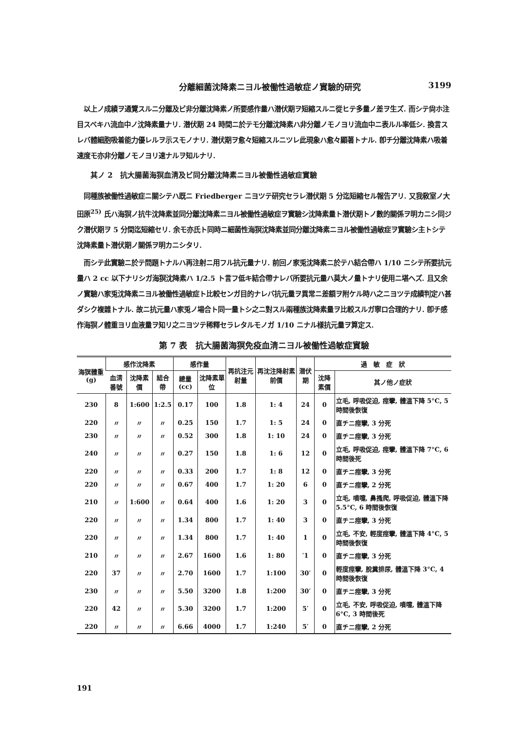分離細菌沈降素ニヨル被働性過敏症ノ實驗的研究 3199
以上ノ成績ヲ通覽スルニ分離及ビ非分離沈降素ノ所要感作量ハ潜伏期ヲ短縮スルニ從ヒテ多量ノ差ヲ生ズ. 而シテ尙ホ注目スベキハ流血中ノ沈降素量ナリ. 潜伏期 24 時間ニ於テモ分離沈降素ハ非分離ノモノヨリ流血中ニ表ルル率低シ. 換言スレバ體細胞吸着能力優レルヲ示スモノナリ. 潜伏期ヲ愈々短縮スルニツレ此現象ハ愈々顯著トナル. 卽チ分離沈降素ハ吸着速度モ亦非分離ノモノヨリ速ナルヲ知ルナリ.
其ノ 2　抗大腸菌海猽血淸及ビ同分離沈降素ニヨル被働性過敏症實驗
同種族被働性過敏症ニ關シテハ既ニ Friedberger ニヨツテ研究セラレ潜伏期 5 分迄短縮セル報告アリ. 又我敎室ノ大田原<sup>25)</sup> 氏ハ海猽ノ抗牛沈降素並同分離沈降素ニヨル被働性過敏症ヲ實驗シ沈降素量ト潜伏期トノ數的關係ヲ明カニシ同ジク潜伏期ヲ 5 分間迄短縮セリ. 余モ亦氏ト同時ニ細菌性海猽沈降素並同分離沈降素ニヨル被働性過敏症ヲ實驗シ主トシテ沈降素量ト潜伏期ノ關係ヲ明カニシタリ.
而シテ此實驗ニ於テ問題トナルハ再注射ニ用フル抗元量ナリ. 前回ノ家兎沈降素ニ於テハ結合帶ハ 1/10 ニシテ所要抗元量ハ 2 cc 以下ナリシガ海猽沈降素ハ 1/2.5 ト言フ低キ結合帶ナレバ所要抗元量ハ莫大ノ量トナリ使用ニ堪ヘズ. 且又余ノ實驗ハ家兎沈降素ニヨル被働性過敏症ト比較センガ目的ナレバ抗元量ヲ異常ニ差額ヲ附ケル時ハ之ニヨツテ成績判定ハ甚ダシク複雜トナル. 故ニ抗元量ハ家兎ノ場合ト同一量トシ之ニ對スル兩種族沈降素量ヲ比較スルガ寧ロ合理的ナリ. 卽チ感作海猽ノ體重ヨリ血液量ヲ知リ之ニヨツテ稀釋セラレタルモノガ 1/10 ニナル樣抗元量ヲ算定ス.
第 7 表　抗大腸菌海猽免疫血淸ニヨル被働性過敏症實驗
| 海猽體重(g) | 感作沈降素 | | | 感作量 | | 再抗注元射量 | 再沈注降射素前價 | 潜伏期 | 過 敏 症 狀 | |
| --- | --- | --- | --- | --- | --- | --- | --- | --- | --- | --- |
| | 血淸番號 | 沈降素價 | 結合帶 | 總量(cc) | 沈降素單位 | | | | 沈降素價 | 其ノ他ノ症狀 |
| 230 | 8 | 1:600 | 1:2.5 | 0.17 | 100 | 1.8 | 1: 4 | 24 | 0 | 立毛, 呼吸促迫, 痙攣, 體溫下降 5°C, 5 時間後恢復 |
| 220 | 〃 | 〃 | 〃 | 0.25 | 150 | 1.7 | 1: 5 | 24 | 0 | 直チニ痙攣, 3 分死 |
| 230 | 〃 | 〃 | 〃 | 0.52 | 300 | 1.8 | 1: 10 | 24 | 0 | 直チニ痙攣, 3 分死 |
| 240 | 〃 | 〃 | 〃 | 0.27 | 150 | 1.8 | 1: 6 | 12 | 0 | 立毛, 呼吸促迫, 痙攣, 體溫下降 7°C, 6 時間後死 |
| 220 | 〃 | 〃 | 〃 | 0.33 | 200 | 1.7 | 1: 8 | 12 | 0 | 直チニ痙攣, 3 分死 |
| 220 | 〃 | 〃 | 〃 | 0.67 | 400 | 1.7 | 1: 20 | 6 | 0 | 直チニ痙攣, 2 分死 |
| 210 | 〃 | 1:600 | 〃 | 0.64 | 400 | 1.6 | 1: 20 | 3 | 0 | 立毛, 噴嚏, 鼻搔爬, 呼吸促迫, 體溫下降 5.5°C, 6 時間後恢復 |
| 220 | 〃 | 〃 | 〃 | 1.34 | 800 | 1.7 | 1: 40 | 3 | 0 | 直チニ痙攣, 3 分死 |
| 220 | 〃 | 〃 | 〃 | 1.34 | 800 | 1.7 | 1: 40 | 1 | 0 | 立毛, 不安, 輕度痙攣, 體溫下降 4°C, 5 時間後恢復 |
| 210 | 〃 | 〃 | 〃 | 2.67 | 1600 | 1.6 | 1: 80 | ′1 | 0 | 直チニ痙攣, 3 分死 |
| 220 | 37 | 〃 | 〃 | 2.70 | 1600 | 1.7 | 1:100 | 30′ | 0 | 輕度痙攣, 脫糞排尿, 體溫下降 3°C, 4 時間後恢復 |
| 230 | 〃 | 〃 | 〃 | 5.50 | 3200 | 1.8 | 1:200 | 30′ | 0 | 直チニ痙攣, 3 分死 |
| 220 | 42 | 〃 | 〃 | 5.30 | 3200 | 1.7 | 1:200 | 5′ | 0 | 立毛, 不安, 呼吸促迫, 噴嚏, 體溫下降 6°C, 3 時間後死 |
| 220 | 〃 | 〃 | 〃 | 6.66 | 4000 | 1.7 | 1:240 | 5′ | 0 | 直チニ痙攣, 2 分死 |
191